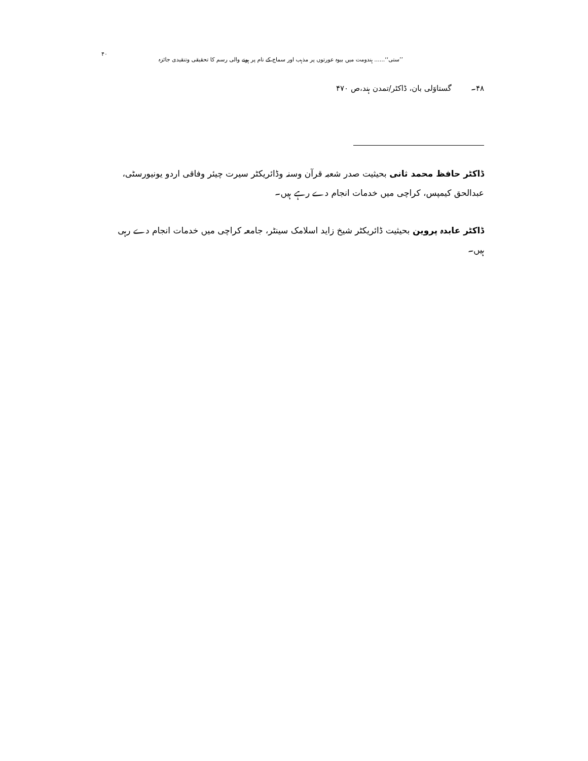’’ستی‘‘...... ہندومت میں بیوہ عورتوں پر مذہب اور سماج کے نام پر ہونے والی رسم کا تحقیقی وتنقیدی جائزہ ۴۰
۴۸۔ گستاوَلی بان، ڈاکٹر/تمدن ہند،ص ۴۷۰
ڈاکٹر حافظ محمد ثانی بحیثیت صدر شعبہ قرآن وسنہ وڈائریکٹر سیرت چیئر وفاقی اردو یونیورسٹی، عبدالحق کیمپس، کراچی میں خدمات انجام دے رہے ہیں۔
ڈاکٹر عابدہ پروین بحیثیت ڈائریکٹر شیخ زاید اسلامک سینٹر، جامعہ کراچی میں خدمات انجام دے رہی ہیں۔